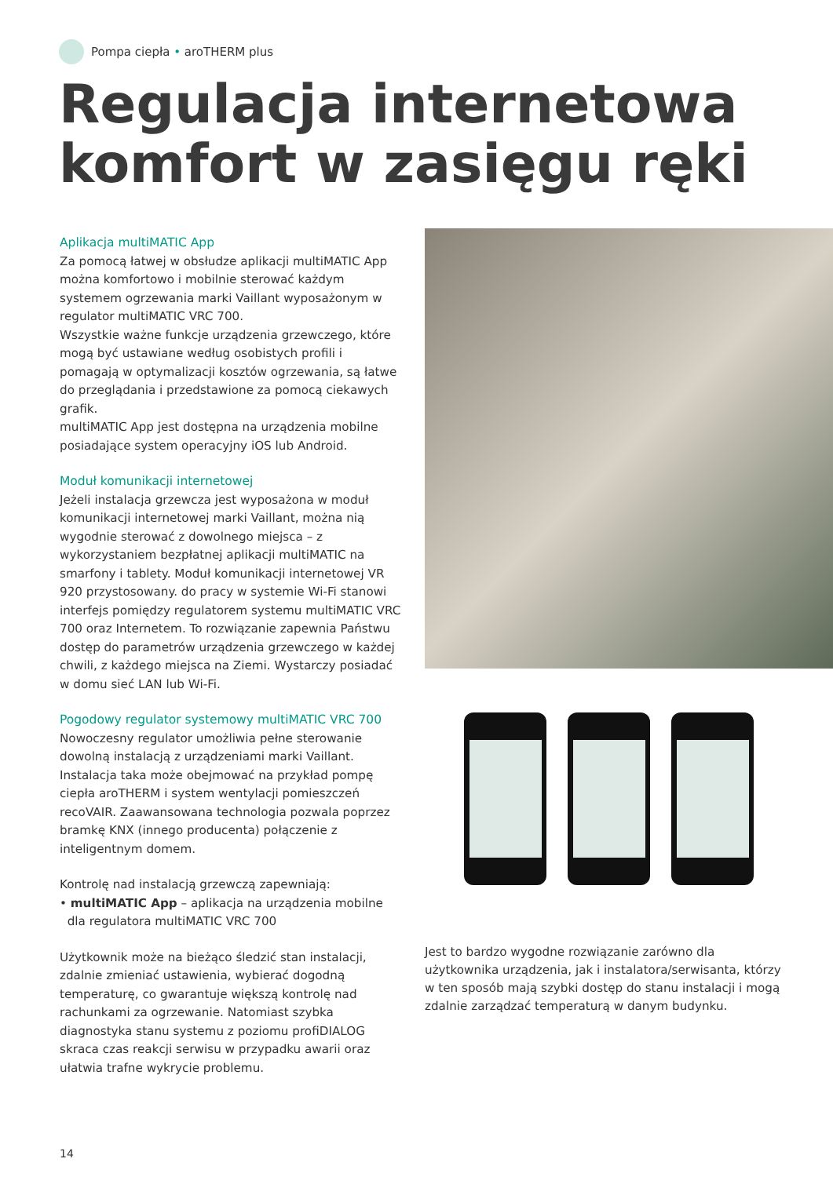Pompa ciepła • aroTHERM plus
Regulacja internetowa
komfort w zasięgu ręki
Aplikacja multiMATIC App
Za pomocą łatwej w obsłudze aplikacji multiMATIC App można komfortowo i mobilnie sterować każdym systemem ogrzewania marki Vaillant wyposażonym w regulator multiMATIC VRC 700.
Wszystkie ważne funkcje urządzenia grzewczego, które mogą być ustawiane według osobistych profili i pomagają w optymalizacji kosztów ogrzewania, są łatwe do przeglądania i przedstawione za pomocą ciekawych grafik.
multiMATIC App jest dostępna na urządzenia mobilne posiadające system operacyjny iOS lub Android.
Moduł komunikacji internetowej
Jeżeli instalacja grzewcza jest wyposażona w moduł komunikacji internetowej marki Vaillant, można nią wygodnie sterować z dowolnego miejsca – z wykorzystaniem bezpłatnej aplikacji multiMATIC na smarfony i tablety. Moduł komunikacji internetowej VR 920 przystosowany. do pracy w systemie Wi-Fi stanowi interfejs pomiędzy regulatorem systemu multiMATIC VRC 700 oraz Internetem. To rozwiązanie zapewnia Państwu dostęp do parametrów urządzenia grzewczego w każdej chwili, z każdego miejsca na Ziemi. Wystarczy posiadać w domu sieć LAN lub Wi-Fi.
Pogodowy regulator systemowy multiMATIC VRC 700
Nowoczesny regulator umożliwia pełne sterowanie dowolną instalacją z urządzeniami marki Vaillant. Instalacja taka może obejmować na przykład pompę ciepła aroTHERM i system wentylacji pomieszczeń recoVAIR. Zaawansowana technologia pozwala poprzez bramkę KNX (innego producenta) połączenie z inteligentnym domem.
Kontrolę nad instalacją grzewczą zapewniają:
• multiMATIC App – aplikacja na urządzenia mobilne
dla regulatora multiMATIC VRC 700
Użytkownik może na bieżąco śledzić stan instalacji, zdalnie zmieniać ustawienia, wybierać dogodną temperaturę, co gwarantuje większą kontrolę nad rachunkami za ogrzewanie. Natomiast szybka diagnostyka stanu systemu z poziomu profiDIALOG skraca czas reakcji serwisu w przypadku awarii oraz ułatwia trafne wykrycie problemu.
Jest to bardzo wygodne rozwiązanie zarówno dla użytkownika urządzenia, jak i instalatora/serwisanta, którzy w ten sposób mają szybki dostęp do stanu instalacji i mogą zdalnie zarządzać temperaturą w danym budynku.
14